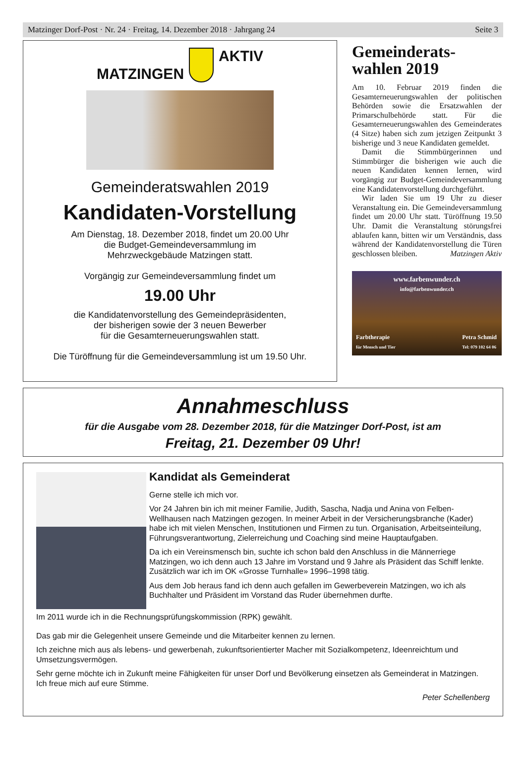Matzinger Dorf-Post · Nr. 24 · Freitag, 14. Dezember 2018 · Jahrgang 24 Seite 3
MATZINGEN
AKTIV
Gemeinderatswahlen 2019
Kandidaten-Vorstellung
Am Dienstag, 18. Dezember 2018, findet um 20.00 Uhr
die Budget-Gemeindeversammlung im
Mehrzweckgebäude Matzingen statt.
Vorgängig zur Gemeindeversammlung findet um
19.00 Uhr
die Kandidatenvorstellung des Gemeindepräsidenten,
der bisherigen sowie der 3 neuen Bewerber
für die Gesamterneuerungswahlen statt.
Die Türöffnung für die Gemeindeversammlung ist um 19.50 Uhr.
Gemeinderats-
wahlen 2019
Am 10. Februar 2019 finden die Gesamterneuerungswahlen der politischen Behörden sowie die Ersatzwahlen der Primarschulbehörde statt. Für die Gesamterneuerungswahlen des Gemeinderates (4 Sitze) haben sich zum jetzigen Zeitpunkt 3 bisherige und 3 neue Kandidaten gemeldet.
Damit die Stimmbürgerinnen und Stimmbürger die bisherigen wie auch die neuen Kandidaten kennen lernen, wird vorgängig zur Budget-Gemeindeversammlung eine Kandidatenvorstellung durchgeführt.
Wir laden Sie um 19 Uhr zu dieser Veranstaltung ein. Die Gemeindeversammlung findet um 20.00 Uhr statt. Türöffnung 19.50 Uhr. Damit die Veranstaltung störungsfrei ablaufen kann, bitten wir um Verständnis, dass während der Kandidatenvorstellung die Türen geschlossen bleiben. Matzingen Aktiv
www.farbenwunder.ch
info@farbenwunder.ch
Farbtherapie
für Mensch und Tier
Petra Schmid
Tel: 079 102 64 06
Annahmeschluss
für die Ausgabe vom 28. Dezember 2018, für die Matzinger Dorf-Post, ist am
Freitag, 21. Dezember 09 Uhr!
Kandidat als Gemeinderat
Gerne stelle ich mich vor.
Vor 24 Jahren bin ich mit meiner Familie, Judith, Sascha, Nadja und Anina von Felben-Wellhausen nach Matzingen gezogen. In meiner Arbeit in der Versicherungsbranche (Kader) habe ich mit vielen Menschen, Institutionen und Firmen zu tun. Organisation, Arbeitseinteilung, Führungsverantwortung, Zielerreichung und Coaching sind meine Hauptaufgaben.
Da ich ein Vereinsmensch bin, suchte ich schon bald den Anschluss in die Männerriege Matzingen, wo ich denn auch 13 Jahre im Vorstand und 9 Jahre als Präsident das Schiff lenkte. Zusätzlich war ich im OK «Grosse Turnhalle» 1996–1998 tätig.
Aus dem Job heraus fand ich denn auch gefallen im Gewerbeverein Matzingen, wo ich als Buchhalter und Präsident im Vorstand das Ruder übernehmen durfte.
Im 2011 wurde ich in die Rechnungsprüfungskommission (RPK) gewählt.
Das gab mir die Gelegenheit unsere Gemeinde und die Mitarbeiter kennen zu lernen.
Ich zeichne mich aus als lebens- und gewerbenah, zukunftsorientierter Macher mit Sozialkompetenz, Ideenreichtum und Umsetzungsvermögen.
Sehr gerne möchte ich in Zukunft meine Fähigkeiten für unser Dorf und Bevölkerung einsetzen als Gemeinderat in Matzingen. Ich freue mich auf eure Stimme.
Peter Schellenberg